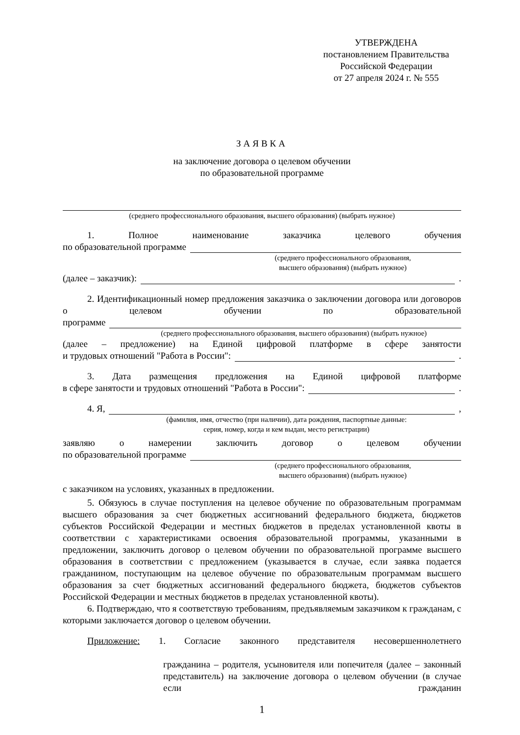УТВЕРЖДЕНА
постановлением Правительства
Российской Федерации
от 27 апреля 2024 г. № 555
ЗАЯВКА
на заключение договора о целевом обучении
по образовательной программе
(среднего профессионального образования, высшего образования) (выбрать нужное)
1. Полное наименование заказчика целевого обучения
по образовательной программе
(среднего профессионального образования,
высшего образования) (выбрать нужное)
(далее – заказчик): .
2. Идентификационный номер предложения заказчика о заключении договора или договоров о целевом обучении по образовательной
программе
(среднего профессионального образования, высшего образования) (выбрать нужное)
(далее – предложение) на Единой цифровой платформе в сфере занятости
и трудовых отношений "Работа в России": .
3. Дата размещения предложения на Единой цифровой платформе
в сфере занятости и трудовых отношений "Работа в России": .
4. Я, ,
(фамилия, имя, отчество (при наличии), дата рождения, паспортные данные:
серия, номер, когда и кем выдан, место регистрации)
заявляю о намерении заключить договор о целевом обучении
по образовательной программе
(среднего профессионального образования,
высшего образования) (выбрать нужное)
с заказчиком на условиях, указанных в предложении.
5. Обязуюсь в случае поступления на целевое обучение по образовательным программам высшего образования за счет бюджетных ассигнований федерального бюджета, бюджетов субъектов Российской Федерации и местных бюджетов в пределах установленной квоты в соответствии с характеристиками освоения образовательной программы, указанными в предложении, заключить договор о целевом обучении по образовательной программе высшего образования в соответствии с предложением (указывается в случае, если заявка подается гражданином, поступающим на целевое обучение по образовательным программам высшего образования за счет бюджетных ассигнований федерального бюджета, бюджетов субъектов Российской Федерации и местных бюджетов в пределах установленной квоты).
6. Подтверждаю, что я соответствую требованиям, предъявляемым заказчиком к гражданам, с которыми заключается договор о целевом обучении.
Приложение: 1. Согласие законного представителя несовершеннолетнего
гражданина – родителя, усыновителя или попечителя (далее – законный представитель) на заключение договора о целевом обучении (в случае если гражданин
1